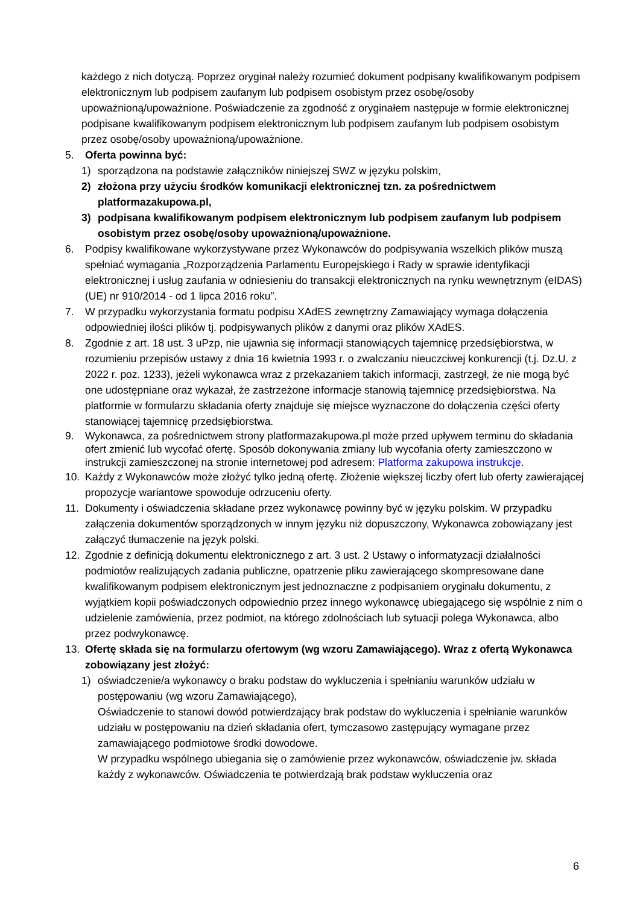każdego z nich dotyczą. Poprzez oryginał należy rozumieć dokument podpisany kwalifikowanym podpisem elektronicznym lub podpisem zaufanym lub podpisem osobistym przez osobę/osoby upoważnioną/upoważnione. Poświadczenie za zgodność z oryginałem następuje w formie elektronicznej podpisane kwalifikowanym podpisem elektronicznym lub podpisem zaufanym lub podpisem osobistym przez osobę/osoby upoważnioną/upoważnione.
5. Oferta powinna być:
1) sporządzona na podstawie załączników niniejszej SWZ w języku polskim,
2) złożona przy użyciu środków komunikacji elektronicznej tzn. za pośrednictwem platformazakupowa.pl,
3) podpisana kwalifikowanym podpisem elektronicznym lub podpisem zaufanym lub podpisem osobistym przez osobę/osoby upoważnioną/upoważnione.
6. Podpisy kwalifikowane wykorzystywane przez Wykonawców do podpisywania wszelkich plików muszą spełniać wymagania „Rozporządzenia Parlamentu Europejskiego i Rady w sprawie identyfikacji elektronicznej i usług zaufania w odniesieniu do transakcji elektronicznych na rynku wewnętrznym (eIDAS) (UE) nr 910/2014 - od 1 lipca 2016 roku”.
7. W przypadku wykorzystania formatu podpisu XAdES zewnętrzny Zamawiający wymaga dołączenia odpowiedniej ilości plików tj. podpisywanych plików z danymi oraz plików XAdES.
8. Zgodnie z art. 18 ust. 3 uPzp, nie ujawnia się informacji stanowiących tajemnicę przedsiębiorstwa, w rozumieniu przepisów ustawy z dnia 16 kwietnia 1993 r. o zwalczaniu nieuczciwej konkurencji (t.j. Dz.U. z 2022 r. poz. 1233), jeżeli wykonawca wraz z przekazaniem takich informacji, zastrzegł, że nie mogą być one udostępniane oraz wykazał, że zastrzeżone informacje stanowią tajemnicę przedsiębiorstwa. Na platformie w formularzu składania oferty znajduje się miejsce wyznaczone do dołączenia części oferty stanowiącej tajemnicę przedsiębiorstwa.
9. Wykonawca, za pośrednictwem strony platformazakupowa.pl może przed upływem terminu do składania ofert zmienić lub wycofać ofertę. Sposób dokonywania zmiany lub wycofania oferty zamieszczono w instrukcji zamieszczonej na stronie internetowej pod adresem: Platforma zakupowa instrukcje.
10. Każdy z Wykonawców może złożyć tylko jedną ofertę. Złożenie większej liczby ofert lub oferty zawierającej propozycje wariantowe spowoduje odrzuceniu oferty.
11. Dokumenty i oświadczenia składane przez wykonawcę powinny być w języku polskim. W przypadku załączenia dokumentów sporządzonych w innym języku niż dopuszczony, Wykonawca zobowiązany jest załączyć tłumaczenie na język polski.
12. Zgodnie z definicją dokumentu elektronicznego z art. 3 ust. 2 Ustawy o informatyzacji działalności podmiotów realizujących zadania publiczne, opatrzenie pliku zawierającego skompresowane dane kwalifikowanym podpisem elektronicznym jest jednoznaczne z podpisaniem oryginału dokumentu, z wyjątkiem kopii poświadczonych odpowiednio przez innego wykonawcę ubiegającego się wspólnie z nim o udzielenie zamówienia, przez podmiot, na którego zdolnościach lub sytuacji polega Wykonawca, albo przez podwykonawcę.
13. Ofertę składa się na formularzu ofertowym (wg wzoru Zamawiającego). Wraz z ofertą Wykonawca zobowiązany jest złożyć:
1) oświadczenie/a wykonawcy o braku podstaw do wykluczenia i spełnianiu warunków udziału w postępowaniu (wg wzoru Zamawiającego),
Oświadczenie to stanowi dowód potwierdzający brak podstaw do wykluczenia i spełnianie warunków udziału w postępowaniu na dzień składania ofert, tymczasowo zastępujący wymagane przez zamawiającego podmiotowe środki dowodowe.
W przypadku wspólnego ubiegania się o zamówienie przez wykonawców, oświadczenie jw. składa każdy z wykonawców. Oświadczenia te potwierdzają brak podstaw wykluczenia oraz
6